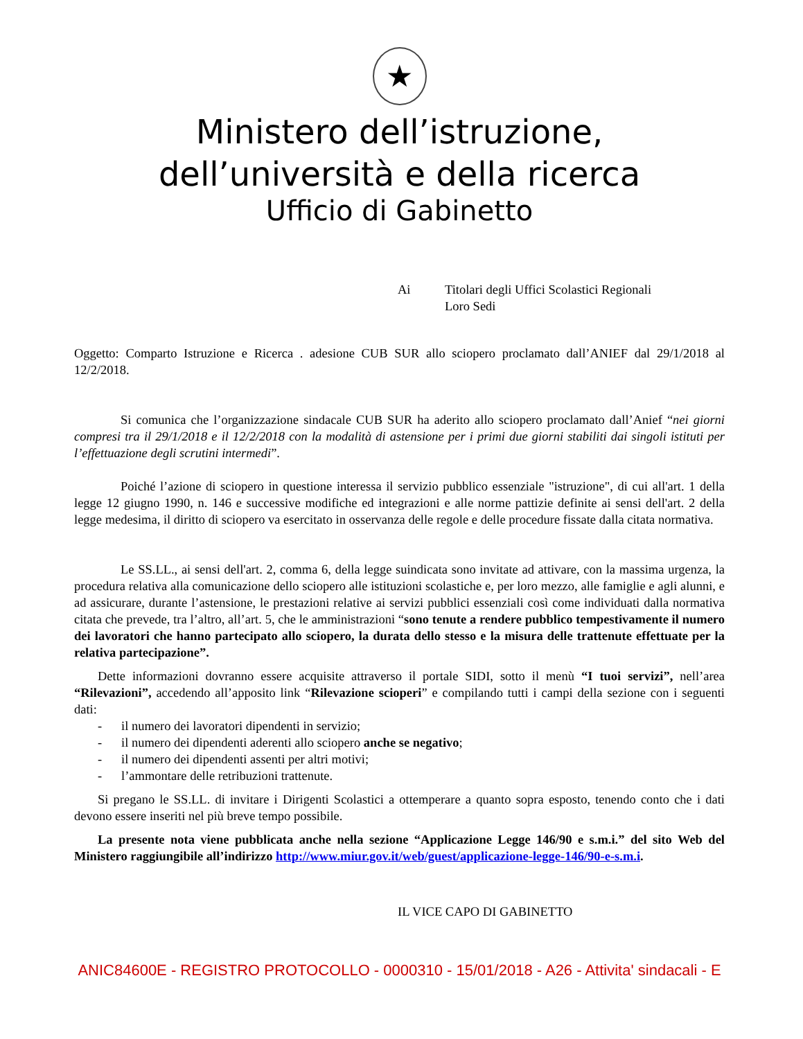★
Ministero dell’istruzione,
dell’università e della ricerca
Ufficio di Gabinetto
Ai Titolari degli Uffici Scolastici Regionali
Loro Sedi
Oggetto: Comparto Istruzione e Ricerca . adesione CUB SUR allo sciopero proclamato dall’ANIEF dal 29/1/2018 al 12/2/2018.
Si comunica che l’organizzazione sindacale CUB SUR ha aderito allo sciopero proclamato dall’Anief “nei giorni compresi tra il 29/1/2018 e il 12/2/2018 con la modalità di astensione per i primi due giorni stabiliti dai singoli istituti per l’effettuazione degli scrutini intermedi”.
Poiché l’azione di sciopero in questione interessa il servizio pubblico essenziale "istruzione", di cui all'art. 1 della legge 12 giugno 1990, n. 146 e successive modifiche ed integrazioni e alle norme pattizie definite ai sensi dell'art. 2 della legge medesima, il diritto di sciopero va esercitato in osservanza delle regole e delle procedure fissate dalla citata normativa.
Le SS.LL., ai sensi dell'art. 2, comma 6, della legge suindicata sono invitate ad attivare, con la massima urgenza, la procedura relativa alla comunicazione dello sciopero alle istituzioni scolastiche e, per loro mezzo, alle famiglie e agli alunni, e ad assicurare, durante l’astensione, le prestazioni relative ai servizi pubblici essenziali così come individuati dalla normativa citata che prevede, tra l’altro, all’art. 5, che le amministrazioni “sono tenute a rendere pubblico tempestivamente il numero dei lavoratori che hanno partecipato allo sciopero, la durata dello stesso e la misura delle trattenute effettuate per la relativa partecipazione”.
Dette informazioni dovranno essere acquisite attraverso il portale SIDI, sotto il menù “I tuoi servizi”, nell’area “Rilevazioni”, accedendo all’apposito link “Rilevazione scioperi” e compilando tutti i campi della sezione con i seguenti dati:
- il numero dei lavoratori dipendenti in servizio;
- il numero dei dipendenti aderenti allo sciopero anche se negativo;
- il numero dei dipendenti assenti per altri motivi;
- l’ammontare delle retribuzioni trattenute.
Si pregano le SS.LL. di invitare i Dirigenti Scolastici a ottemperare a quanto sopra esposto, tenendo conto che i dati devono essere inseriti nel più breve tempo possibile.
La presente nota viene pubblicata anche nella sezione “Applicazione Legge 146/90 e s.m.i.” del sito Web del Ministero raggiungibile all’indirizzo http://www.miur.gov.it/web/guest/applicazione-legge-146/90-e-s.m.i.
IL VICE CAPO DI GABINETTO
ANIC84600E - REGISTRO PROTOCOLLO - 0000310 - 15/01/2018 - A26 - Attivita' sindacali - E